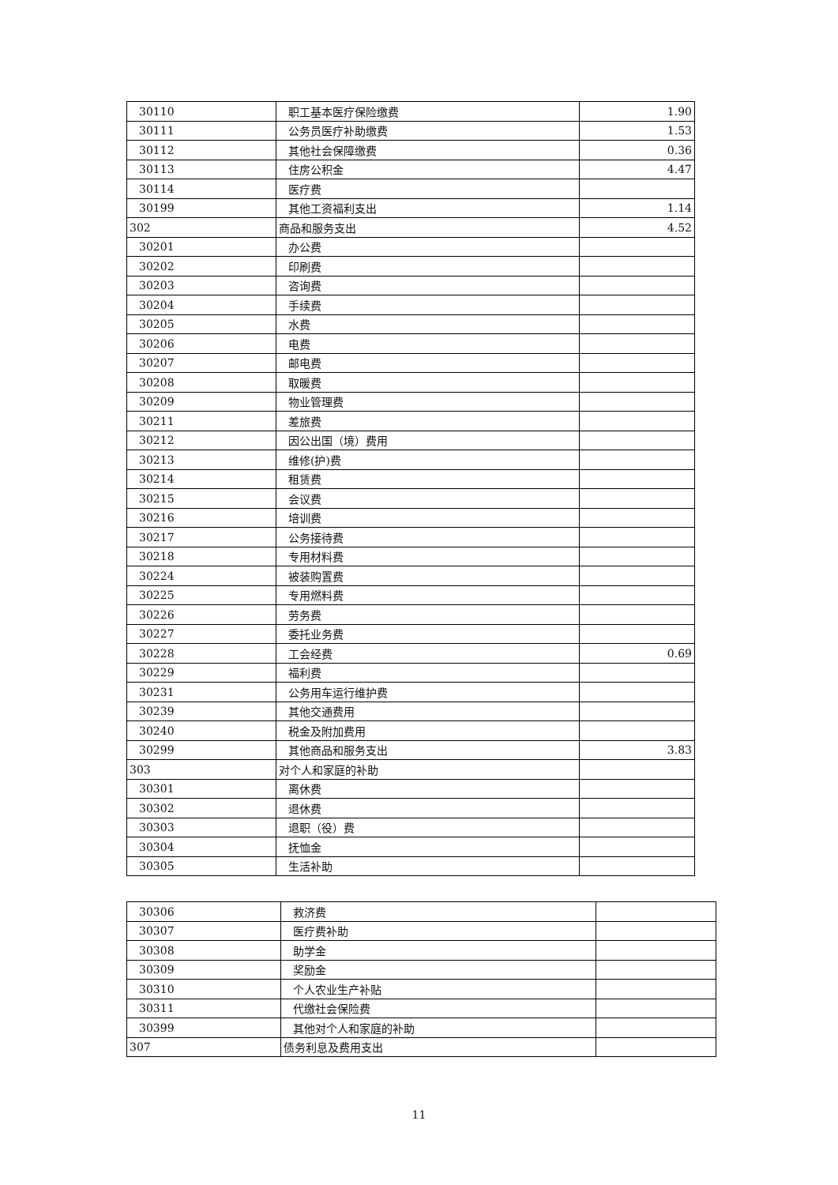| 30110 | 职工基本医疗保险缴费 | 1.90 |
| 30111 | 公务员医疗补助缴费 | 1.53 |
| 30112 | 其他社会保障缴费 | 0.36 |
| 30113 | 住房公积金 | 4.47 |
| 30114 | 医疗费 | |
| 30199 | 其他工资福利支出 | 1.14 |
| 302 | 商品和服务支出 | 4.52 |
| 30201 | 办公费 | |
| 30202 | 印刷费 | |
| 30203 | 咨询费 | |
| 30204 | 手续费 | |
| 30205 | 水费 | |
| 30206 | 电费 | |
| 30207 | 邮电费 | |
| 30208 | 取暖费 | |
| 30209 | 物业管理费 | |
| 30211 | 差旅费 | |
| 30212 | 因公出国（境）费用 | |
| 30213 | 维修(护)费 | |
| 30214 | 租赁费 | |
| 30215 | 会议费 | |
| 30216 | 培训费 | |
| 30217 | 公务接待费 | |
| 30218 | 专用材料费 | |
| 30224 | 被装购置费 | |
| 30225 | 专用燃料费 | |
| 30226 | 劳务费 | |
| 30227 | 委托业务费 | |
| 30228 | 工会经费 | 0.69 |
| 30229 | 福利费 | |
| 30231 | 公务用车运行维护费 | |
| 30239 | 其他交通费用 | |
| 30240 | 税金及附加费用 | |
| 30299 | 其他商品和服务支出 | 3.83 |
| 303 | 对个人和家庭的补助 | |
| 30301 | 离休费 | |
| 30302 | 退休费 | |
| 30303 | 退职（役）费 | |
| 30304 | 抚恤金 | |
| 30305 | 生活补助 | |
| 30306 | 救济费 | |
| 30307 | 医疗费补助 | |
| 30308 | 助学金 | |
| 30309 | 奖励金 | |
| 30310 | 个人农业生产补贴 | |
| 30311 | 代缴社会保险费 | |
| 30399 | 其他对个人和家庭的补助 | |
| 307 | 债务利息及费用支出 | |
11